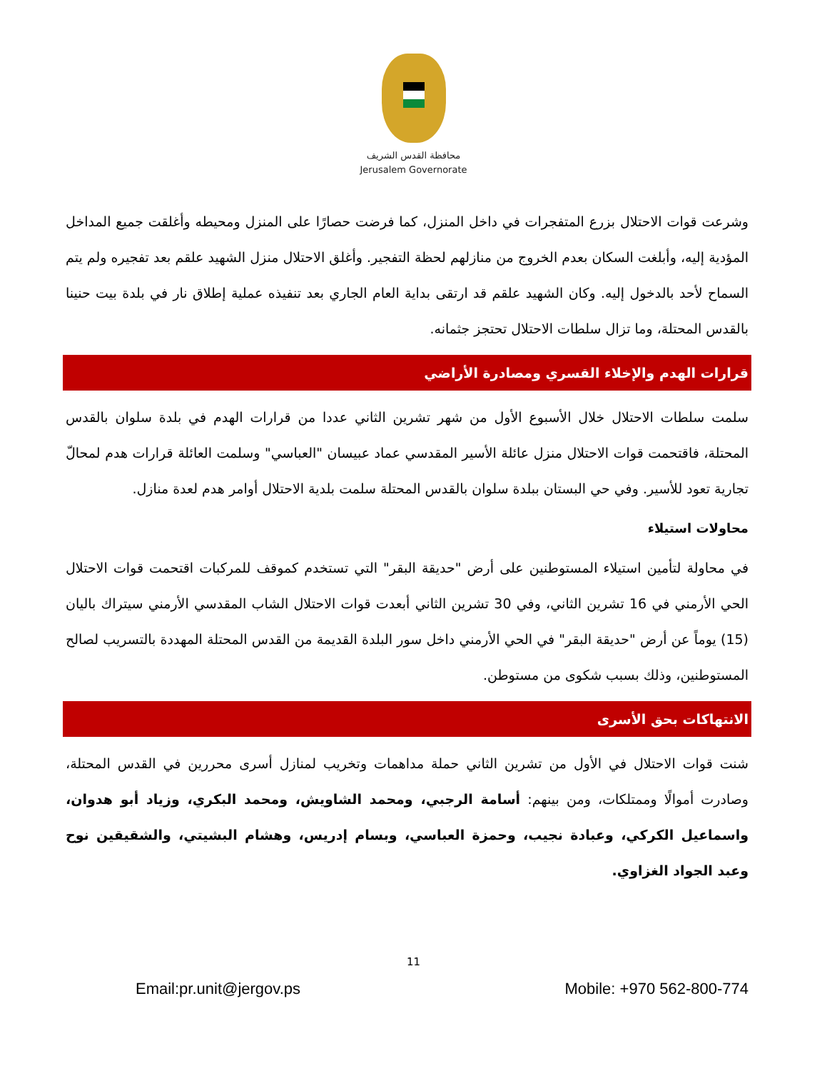محافظة القدس الشريف
Jerusalem Governorate
وشرعت قوات الاحتلال بزرع المتفجرات في داخل المنزل، كما فرضت حصارًا على المنزل ومحيطه وأغلقت جميع المداخل المؤدية إليه، وأبلغت السكان بعدم الخروج من منازلهم لحظة التفجير. وأغلق الاحتلال منزل الشهيد علقم بعد تفجيره ولم يتم السماح لأحد بالدخول إليه. وكان الشهيد علقم قد ارتقى بداية العام الجاري بعد تنفيذه عملية إطلاق نار في بلدة بيت حنينا بالقدس المحتلة، وما تزال سلطات الاحتلال تحتجز جثمانه.
قرارات الهدم والإخلاء القسري ومصادرة الأراضي
سلمت سلطات الاحتلال خلال الأسبوع الأول من شهر تشرين الثاني عددا من قرارات الهدم في بلدة سلوان بالقدس المحتلة، فاقتحمت قوات الاحتلال منزل عائلة الأسير المقدسي عماد عبيسان "العباسي" وسلمت العائلة قرارات هدم لمحالّ تجارية تعود للأسير. وفي حي البستان ببلدة سلوان بالقدس المحتلة سلمت بلدية الاحتلال أوامر هدم لعدة منازل.
محاولات استيلاء
في محاولة لتأمين استيلاء المستوطنين على أرض "حديقة البقر" التي تستخدم كموقف للمركبات اقتحمت قوات الاحتلال الحي الأرمني في 16 تشرين الثاني، وفي 30 تشرين الثاني أبعدت قوات الاحتلال الشاب المقدسي الأرمني سيتراك باليان (15) يوماً عن أرض "حديقة البقر" في الحي الأرمني داخل سور البلدة القديمة من القدس المحتلة المهددة بالتسريب لصالح المستوطنين، وذلك بسبب شكوى من مستوطن.
الانتهاكات بحق الأسرى
شنت قوات الاحتلال في الأول من تشرين الثاني حملة مداهمات وتخريب لمنازل أسرى محررين في القدس المحتلة، وصادرت أموالًا وممتلكات، ومن بينهم: أسامة الرجبي، ومحمد الشاويش، ومحمد البكري، وزياد أبو هدوان، واسماعيل الكركي، وعبادة نجيب، وحمزة العباسي، وبسام إدريس، وهشام البشيتي، والشقيقين نوح وعبد الجواد الغزاوي.
11
Email:pr.unit@jergov.ps Mobile: +970 562-800-774